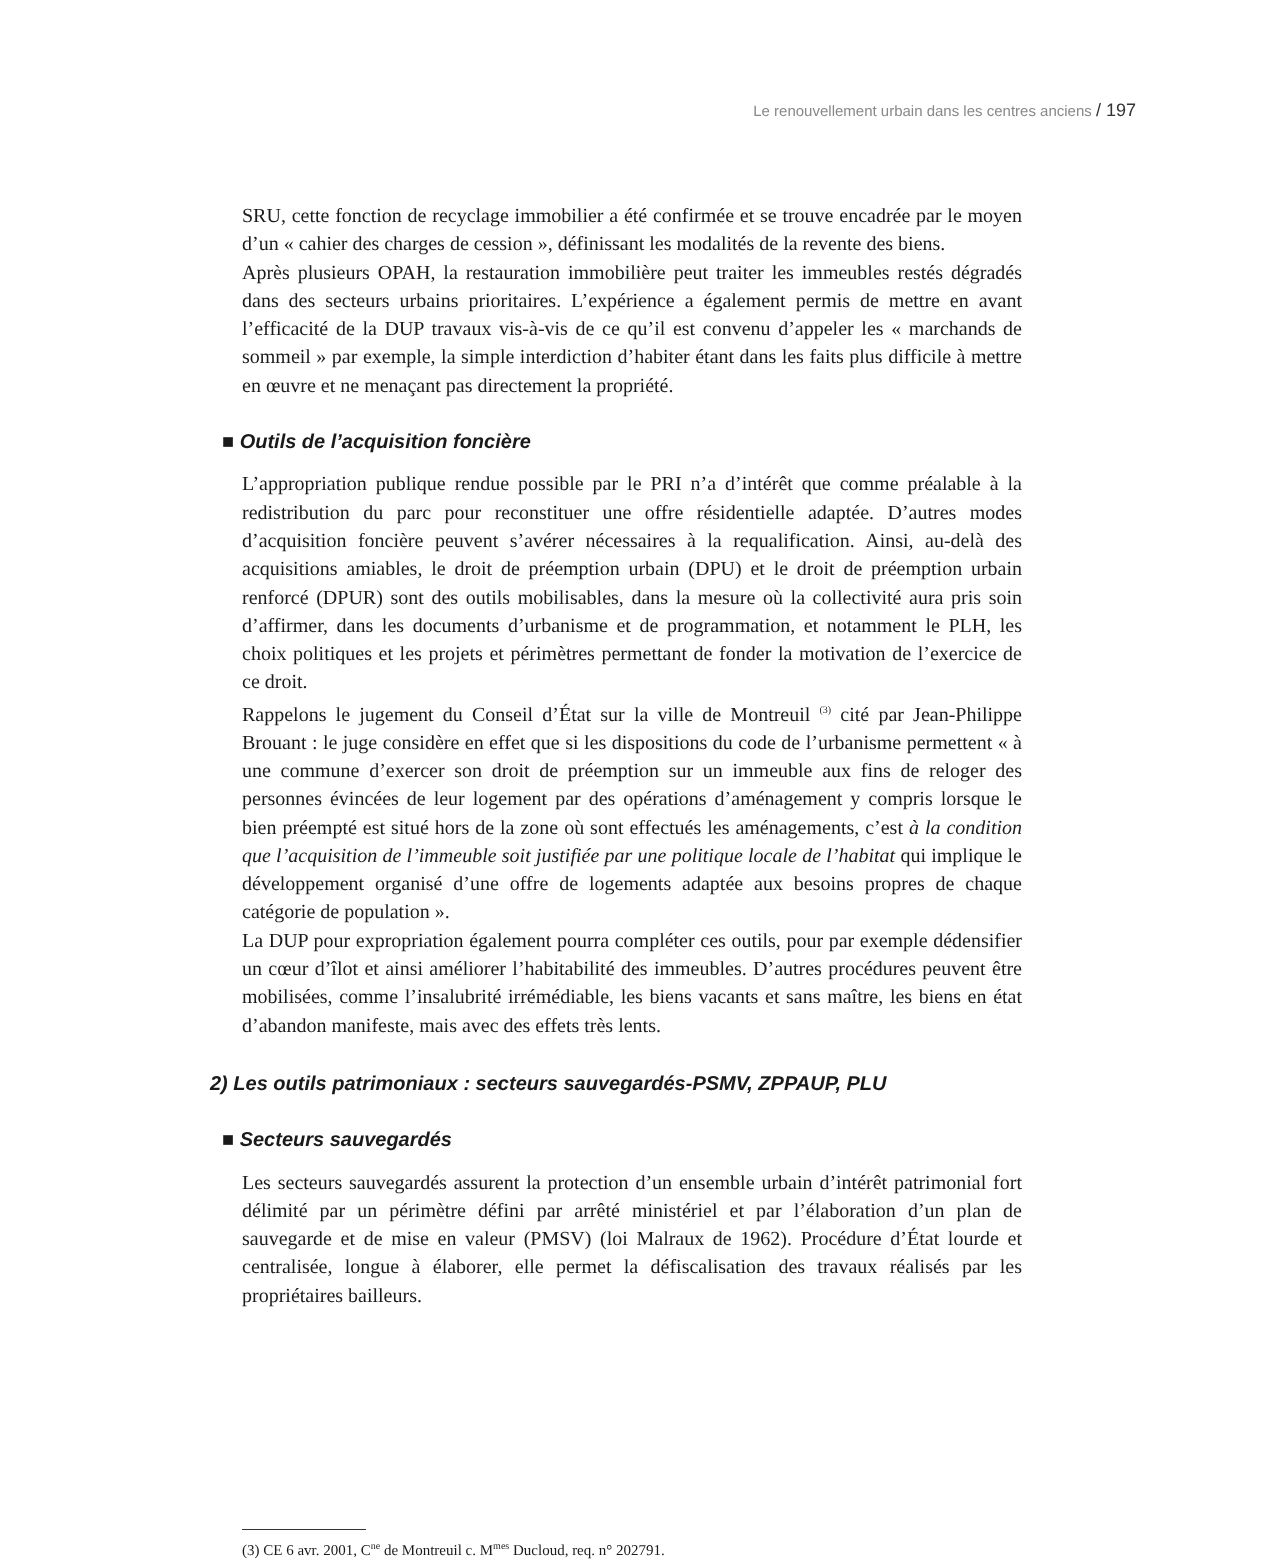Le renouvellement urbain dans les centres anciens / 197
SRU, cette fonction de recyclage immobilier a été confirmée et se trouve encadrée par le moyen d’un « cahier des charges de cession », définissant les modalités de la revente des biens.
Après plusieurs OPAH, la restauration immobilière peut traiter les immeubles restés dégradés dans des secteurs urbains prioritaires. L’expérience a également permis de mettre en avant l’efficacité de la DUP travaux vis-à-vis de ce qu’il est convenu d’appeler les « marchands de sommeil » par exemple, la simple interdiction d’habiter étant dans les faits plus difficile à mettre en œuvre et ne menaçant pas directement la propriété.
■ Outils de l’acquisition foncière
L’appropriation publique rendue possible par le PRI n’a d’intérêt que comme préalable à la redistribution du parc pour reconstituer une offre résidentielle adaptée. D’autres modes d’acquisition foncière peuvent s’avérer nécessaires à la requalification. Ainsi, au-delà des acquisitions amiables, le droit de préemption urbain (DPU) et le droit de préemption urbain renforcé (DPUR) sont des outils mobilisables, dans la mesure où la collectivité aura pris soin d’affirmer, dans les documents d’urbanisme et de programmation, et notamment le PLH, les choix politiques et les projets et périmètres permettant de fonder la motivation de l’exercice de ce droit.
Rappelons le jugement du Conseil d’État sur la ville de Montreuil <sup>(3)</sup> cité par Jean-Philippe Brouant : le juge considère en effet que si les dispositions du code de l’urbanisme permettent « à une commune d’exercer son droit de préemption sur un immeuble aux fins de reloger des personnes évincées de leur logement par des opérations d’aménagement y compris lorsque le bien préempté est situé hors de la zone où sont effectués les aménagements, c’est à la condition que l’acquisition de l’immeuble soit justifiée par une politique locale de l’habitat qui implique le développement organisé d’une offre de logements adaptée aux besoins propres de chaque catégorie de population ».
La DUP pour expropriation également pourra compléter ces outils, pour par exemple dédensifier un cœur d’îlot et ainsi améliorer l’habitabilité des immeubles. D’autres procédures peuvent être mobilisées, comme l’insalubrité irrémédiable, les biens vacants et sans maître, les biens en état d’abandon manifeste, mais avec des effets très lents.
2) Les outils patrimoniaux : secteurs sauvegardés-PSMV, ZPPAUP, PLU
■ Secteurs sauvegardés
Les secteurs sauvegardés assurent la protection d’un ensemble urbain d’intérêt patrimonial fort délimité par un périmètre défini par arrêté ministériel et par l’élaboration d’un plan de sauvegarde et de mise en valeur (PMSV) (loi Malraux de 1962). Procédure d’État lourde et centralisée, longue à élaborer, elle permet la défiscalisation des travaux réalisés par les propriétaires bailleurs.
(3) CE 6 avr. 2001, C<sup>ne</sup> de Montreuil c. M<sup>mes</sup> Ducloud, req. n° 202791.